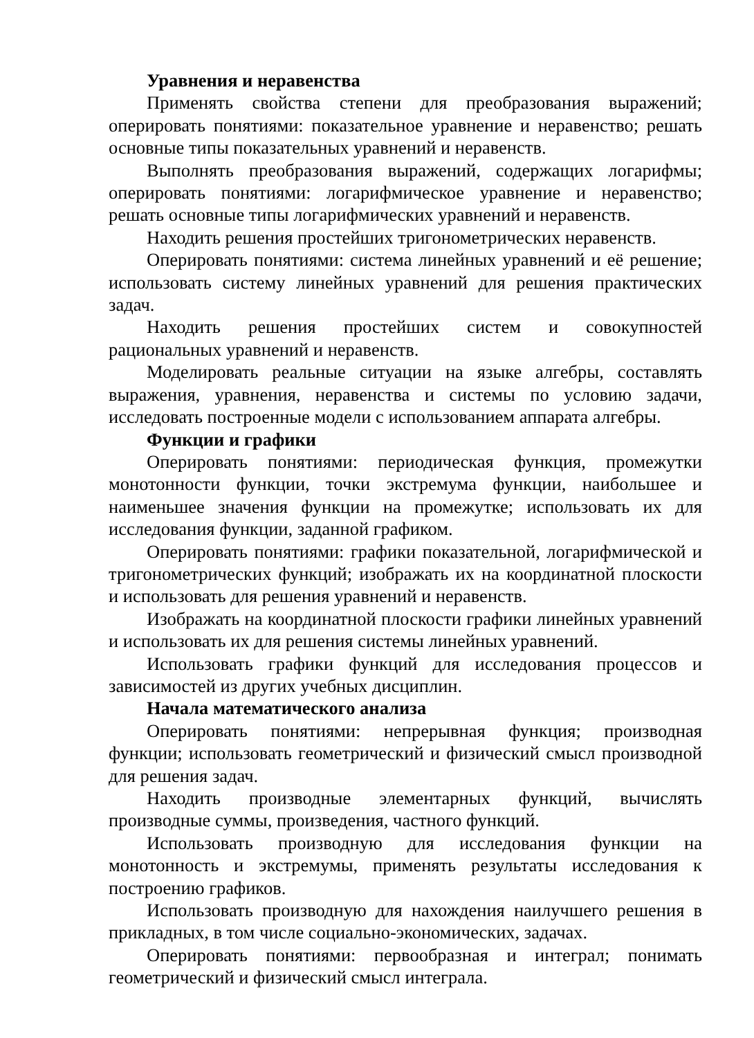Уравнения и неравенства
Применять свойства степени для преобразования выражений; оперировать понятиями: показательное уравнение и неравенство; решать основные типы показательных уравнений и неравенств.
Выполнять преобразования выражений, содержащих логарифмы; оперировать понятиями: логарифмическое уравнение и неравенство; решать основные типы логарифмических уравнений и неравенств.
Находить решения простейших тригонометрических неравенств.
Оперировать понятиями: система линейных уравнений и её решение; использовать систему линейных уравнений для решения практических задач.
Находить решения простейших систем и совокупностей рациональных уравнений и неравенств.
Моделировать реальные ситуации на языке алгебры, составлять выражения, уравнения, неравенства и системы по условию задачи, исследовать построенные модели с использованием аппарата алгебры.
Функции и графики
Оперировать понятиями: периодическая функция, промежутки монотонности функции, точки экстремума функции, наибольшее и наименьшее значения функции на промежутке; использовать их для исследования функции, заданной графиком.
Оперировать понятиями: графики показательной, логарифмической и тригонометрических функций; изображать их на координатной плоскости и использовать для решения уравнений и неравенств.
Изображать на координатной плоскости графики линейных уравнений и использовать их для решения системы линейных уравнений.
Использовать графики функций для исследования процессов и зависимостей из других учебных дисциплин.
Начала математического анализа
Оперировать понятиями: непрерывная функция; производная функции; использовать геометрический и физический смысл производной для решения задач.
Находить производные элементарных функций, вычислять производные суммы, произведения, частного функций.
Использовать производную для исследования функции на монотонность и экстремумы, применять результаты исследования к построению графиков.
Использовать производную для нахождения наилучшего решения в прикладных, в том числе социально-экономических, задачах.
Оперировать понятиями: первообразная и интеграл; понимать геометрический и физический смысл интеграла.